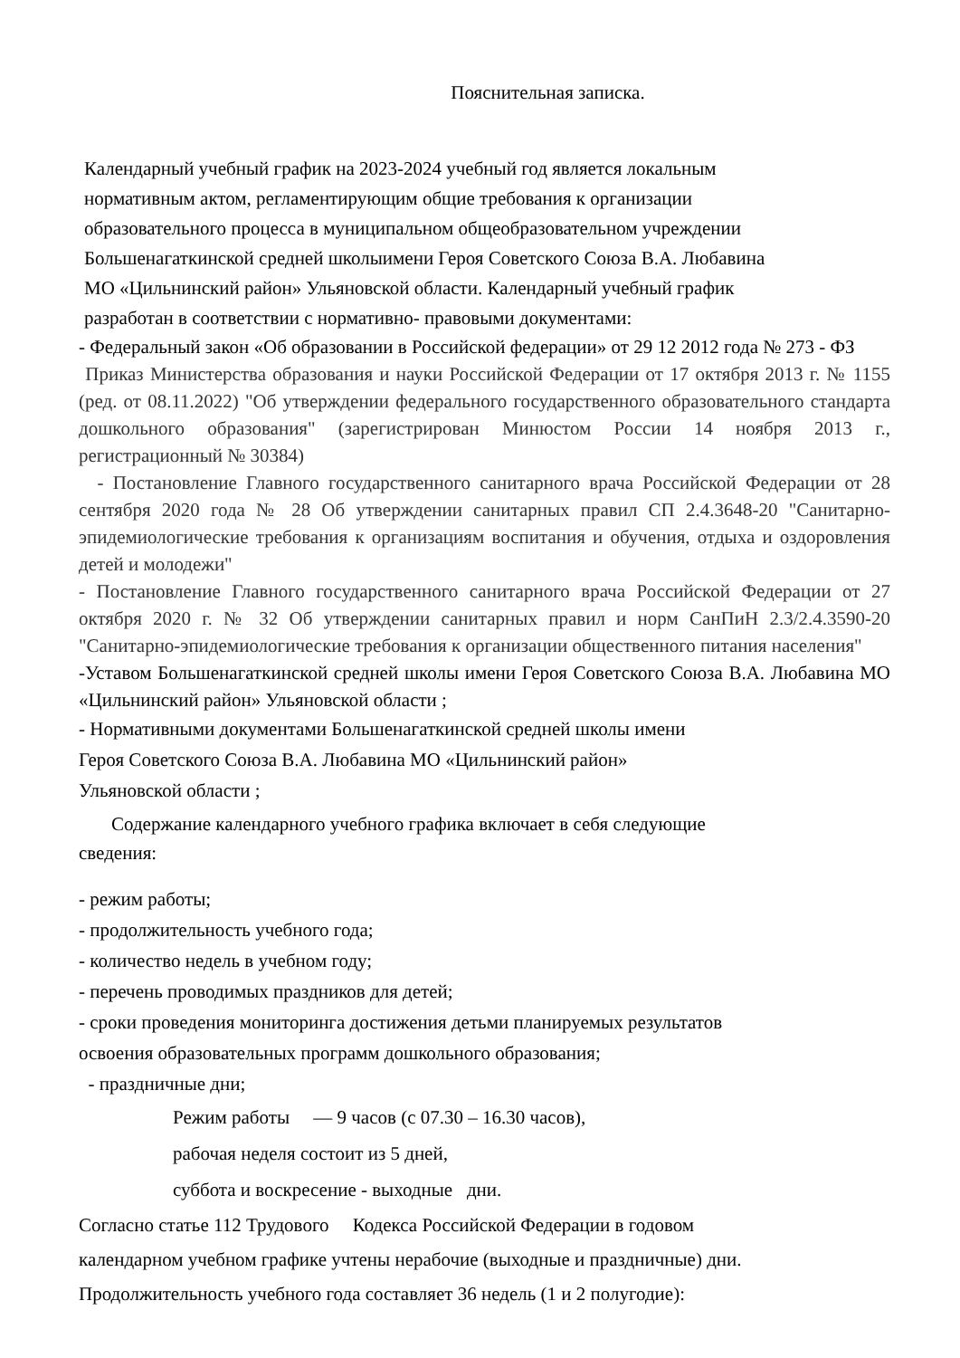Пояснительная записка.
Календарный учебный график на 2023-2024 учебный год является локальным
нормативным актом, регламентирующим общие требования к организации
образовательного процесса в муниципальном общеобразовательном учреждении
Большенагаткинской средней школыимени Героя Советского Союза В.А. Любавина
МО «Цильнинский район» Ульяновской области. Календарный учебный график
разработан в соответствии с нормативно- правовыми документами:
- Федеральный закон «Об образовании в Российской федерации» от 29 12 2012 года № 273 - ФЗ
Приказ Министерства образования и науки Российской Федерации от 17 октября 2013 г. № 1155 (ред. от 08.11.2022) "Об утверждении федерального государственного образовательного стандарта дошкольного образования" (зарегистрирован Минюстом России 14 ноября 2013 г., регистрационный № 30384)
- Постановление Главного государственного санитарного врача Российской Федерации от 28 сентября 2020 года № 28 Об утверждении санитарных правил СП 2.4.3648-20 "Санитарно-эпидемиологические требования к организациям воспитания и обучения, отдыха и оздоровления детей и молодежи"
- Постановление Главного государственного санитарного врача Российской Федерации от 27 октября 2020 г. № 32 Об утверждении санитарных правил и норм СанПиН 2.3/2.4.3590-20 "Санитарно-эпидемиологические требования к организации общественного питания населения"
-Уставом Большенагаткинской средней школы имени Героя Советского Союза В.А. Любавина МО «Цильнинский район» Ульяновской области ;
- Нормативными документами Большенагаткинской средней школы имени
Героя Советского Союза В.А. Любавина МО «Цильнинский район»
Ульяновской области ;
Содержание календарного учебного графика включает в себя следующие
сведения:
- режим работы;
- продолжительность учебного года;
- количество недель в учебном году;
- перечень проводимых праздников для детей;
- сроки проведения мониторинга достижения детьми планируемых результатов
освоения образовательных программ дошкольного образования;
- праздничные дни;
Режим работы — 9 часов (с 07.30 – 16.30 часов),
рабочая неделя состоит из 5 дней,
суббота и воскресение - выходные дни.
Согласно статье 112 Трудового Кодекса Российской Федерации в годовом
календарном учебном графике учтены нерабочие (выходные и праздничные) дни.
Продолжительность учебного года составляет 36 недель (1 и 2 полугодие):